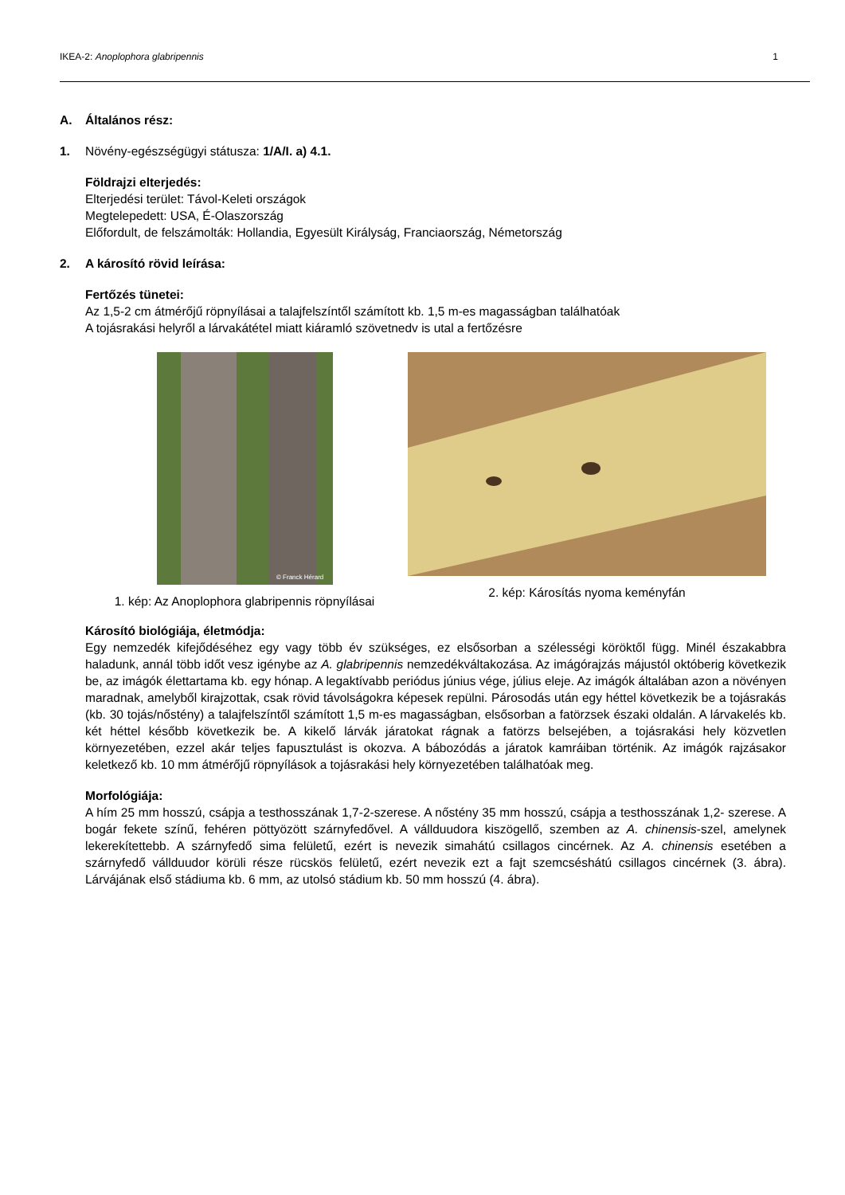IKEA-2: Anoplophora glabripennis 1
A. Általános rész:
1. Növény-egészségügyi státusza: 1/A/I. a) 4.1.
Földrajzi elterjedés:
Elterjedési terület: Távol-Keleti országok
Megtelepedett: USA, É-Olaszország
Előfordult, de felszámolták: Hollandia, Egyesült Királyság, Franciaország, Németország
2. A károsító rövid leírása:
Fertőzés tünetei:
Az 1,5-2 cm átmérőjű röpnyílásai a talajfelszíntől számított kb. 1,5 m-es magasságban találhatóak
A tojásrakási helyről a lárvakátétel miatt kiáramló szövetnedv is utal a fertőzésre
© Franck Hérard
1. kép: Az Anoplophora glabripennis röpnyílásai
2. kép: Károsítás nyoma keményfán
Károsító biológiája, életmódja:
Egy nemzedék kifejődéséhez egy vagy több év szükséges, ez elsősorban a szélességi köröktől függ. Minél északabbra haladunk, annál több időt vesz igénybe az A. glabripennis nemzedékváltakozása. Az imágórajzás májustól októberig következik be, az imágók élettartama kb. egy hónap. A legaktívabb periódus június vége, július eleje. Az imágók általában azon a növényen maradnak, amelyből kirajzottak, csak rövid távolságokra képesek repülni. Párosodás után egy héttel következik be a tojásrakás (kb. 30 tojás/nőstény) a talajfelszíntől számított 1,5 m-es magasságban, elsősorban a fatörzsek északi oldalán. A lárvakelés kb. két héttel később következik be. A kikelő lárvák járatokat rágnak a fatörzs belsejében, a tojásrakási hely közvetlen környezetében, ezzel akár teljes fapusztulást is okozva. A bábozódás a járatok kamráiban történik. Az imágók rajzásakor keletkező kb. 10 mm átmérőjű röpnyílások a tojásrakási hely környezetében találhatóak meg.
Morfológiája:
A hím 25 mm hosszú, csápja a testhosszának 1,7-2-szerese. A nőstény 35 mm hosszú, csápja a testhosszának 1,2- szerese. A bogár fekete színű, fehéren pöttyözött szárnyfedővel. A vállduudora kiszögellő, szemben az A. chinensis-szel, amelynek lekerekítettebb. A szárnyfedő sima felületű, ezért is nevezik simahátú csillagos cincérnek. Az A. chinensis esetében a szárnyfedő vállduudor körüli része rücskös felületű, ezért nevezik ezt a fajt szemcséshátú csillagos cincérnek (3. ábra). Lárvájának első stádiuma kb. 6 mm, az utolsó stádium kb. 50 mm hosszú (4. ábra).